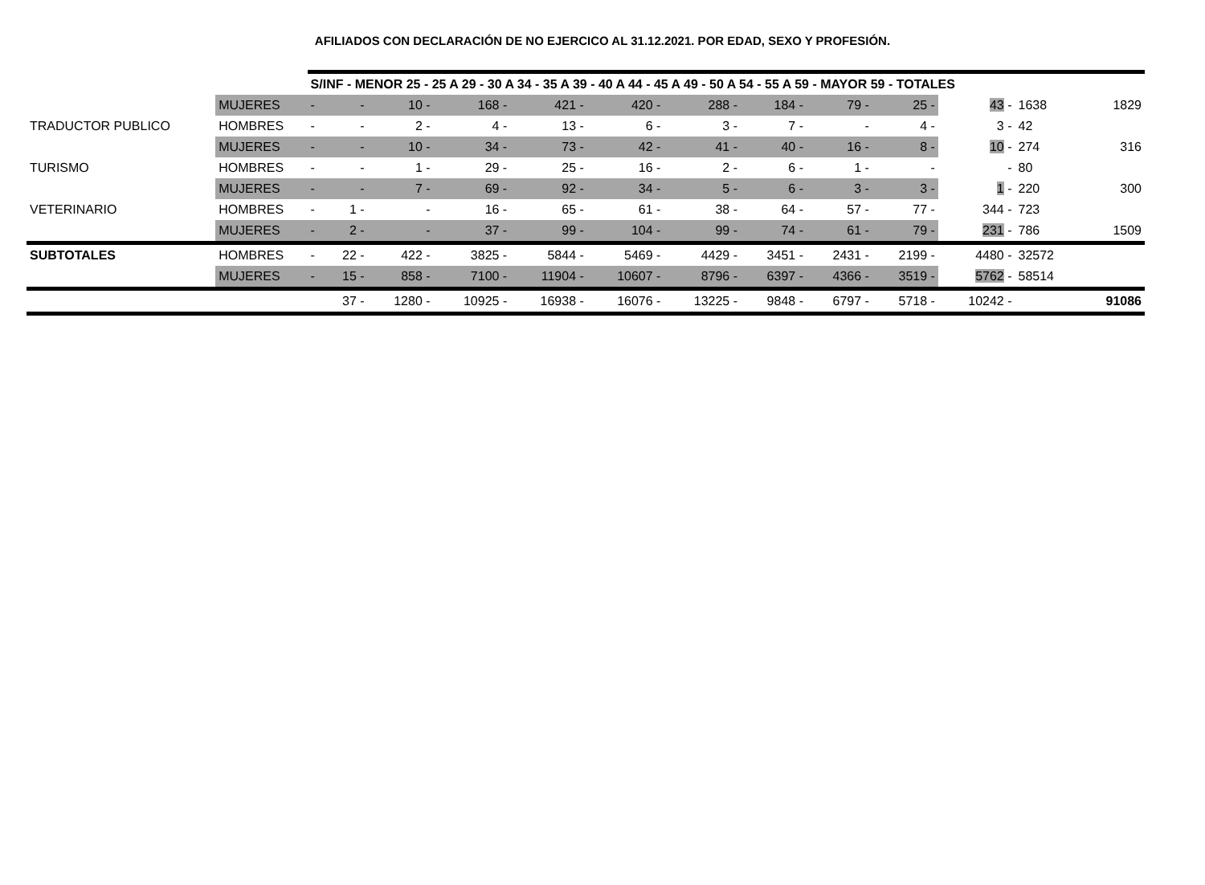AFILIADOS CON DECLARACIÓN DE NO EJERCICO AL 31.12.2021. POR EDAD, SEXO Y PROFESIÓN.
| | | S/INF - MENOR 25 - 25 A 29 - 30 A 34 - 35 A 39 - 40 A 44 - 45 A 49 - 50 A 54 - 55 A 59 - MAYOR 59 - TOTALES | | | | | | | | | | | | |
| | MUJERES | - | - | 10 - | 168 - | 421 - | 420 - | 288 - | 184 - | 79 - | 25 - | 43 - | 1638 | 1829 |
| TRADUCTOR PUBLICO | HOMBRES | - | - | 2 - | 4 - | 13 - | 6 - | 3 - | 7 - | - | 4 - | 3 - | 42 | |
| | MUJERES | - | - | 10 - | 34 - | 73 - | 42 - | 41 - | 40 - | 16 - | 8 - | 10 - | 274 | 316 |
| TURISMO | HOMBRES | - | - | 1 - | 29 - | 25 - | 16 - | 2 - | 6 - | 1 - | - | - | 80 | |
| | MUJERES | - | - | 7 - | 69 - | 92 - | 34 - | 5 - | 6 - | 3 - | 3 - | 1 - | 220 | 300 |
| VETERINARIO | HOMBRES | - | 1 - | - | 16 - | 65 - | 61 - | 38 - | 64 - | 57 - | 77 - | 344 - | 723 | |
| | MUJERES | - | 2 - | - | 37 - | 99 - | 104 - | 99 - | 74 - | 61 - | 79 - | 231 - | 786 | 1509 |
| SUBTOTALES | HOMBRES | - | 22 - | 422 - | 3825 - | 5844 - | 5469 - | 4429 - | 3451 - | 2431 - | 2199 - | 4480 - | 32572 | |
| | MUJERES | - | 15 - | 858 - | 7100 - | 11904 - | 10607 - | 8796 - | 6397 - | 4366 - | 3519 - | 5762 - | 58514 | |
| | | | 37 - | 1280 - | 10925 - | 16938 - | 16076 - | 13225 - | 9848 - | 6797 - | 5718 - | 10242 - | | 91086 |